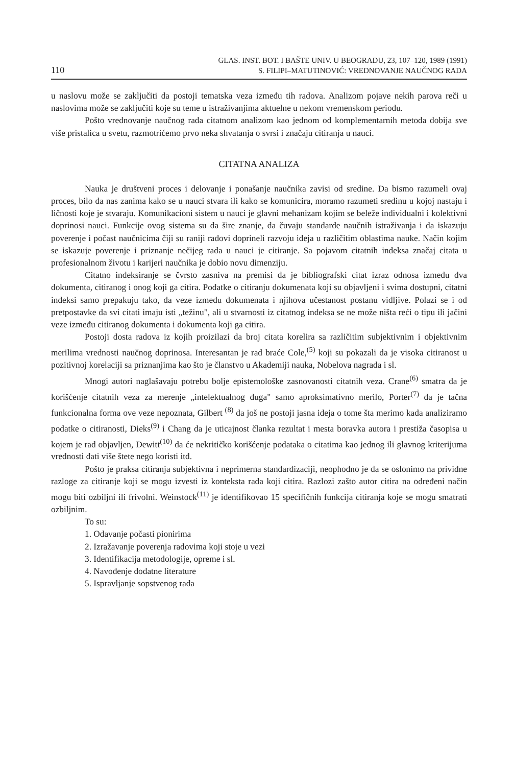110
GLAS. INST. BOT. I BAŠTE UNIV. U BEOGRADU, 23, 107–120, 1989 (1991)
S. FILIPI–MATUTINOVIĆ: VREDNOVANJE NAUČNOG RADA
u naslovu može se zaključiti da postoji tematska veza između tih radova. Analizom pojave nekih parova reči u naslovima može se zaključiti koje su teme u istraživanjima aktuelne u nekom vremenskom periodu.
Pošto vrednovanje naučnog rada citatnom analizom kao jednom od komplementarnih metoda dobija sve više pristalica u svetu, razmotrićemo prvo neka shvatanja o svrsi i značaju citiranja u nauci.
CITATNA ANALIZA
Nauka je društveni proces i delovanje i ponašanje naučnika zavisi od sredine. Da bismo razumeli ovaj proces, bilo da nas zanima kako se u nauci stvara ili kako se komunicira, moramo razumeti sredinu u kojoj nastaju i ličnosti koje je stvaraju. Komunikacioni sistem u nauci je glavni mehanizam kojim se beleže individualni i kolektivni doprinosi nauci. Funkcije ovog sistema su da šire znanje, da čuvaju standarde naučnih istraživanja i da iskazuju poverenje i počast naučnicima čiji su raniji radovi doprineli razvoju ideja u različitim oblastima nauke. Način kojim se iskazuje poverenje i priznanje nečijeg rada u nauci je citiranje. Sa pojavom citatnih indeksa značaj citata u profesionalnom životu i karijeri naučnika je dobio novu dimenziju.
Citatno indeksiranje se čvrsto zasniva na premisi da je bibliografski citat izraz odnosa između dva dokumenta, citiranog i onog koji ga citira. Podatke o citiranju dokumenata koji su objavljeni i svima dostupni, citatni indeksi samo prepakuju tako, da veze između dokumenata i njihova učestanost postanu vidljive. Polazi se i od pretpostavke da svi citati imaju isti „težinu", ali u stvarnosti iz citatnog indeksa se ne može ništa reći o tipu ili jačini veze između citiranog dokumenta i dokumenta koji ga citira.
Postoji dosta radova iz kojih proizilazi da broj citata korelira sa različitim subjektivnim i objektivnim merilima vrednosti naučnog doprinosa. Interesantan je rad braće Cole,<sup>(5)</sup> koji su pokazali da je visoka citiranost u pozitivnoj korelaciji sa priznanjima kao što je članstvo u Akademiji nauka, Nobelova nagrada i sl.
Mnogi autori naglašavaju potrebu bolje epistemološke zasnovanosti citatnih veza. Crane<sup>(6)</sup> smatra da je korišćenje citatnih veza za merenje „intelektualnog duga" samo aproksimativno merilo, Porter<sup>(7)</sup> da je tačna funkcionalna forma ove veze nepoznata, Gilbert <sup>(8)</sup> da još ne postoji jasna ideja o tome šta merimo kada analiziramo podatke o citiranosti, Dieks<sup>(9)</sup> i Chang da je uticajnost članka rezultat i mesta boravka autora i prestiža časopisa u kojem je rad objavljen, Dewitt<sup>(10)</sup> da će nekritičko korišćenje podataka o citatima kao jednog ili glavnog kriterijuma vrednosti dati više štete nego koristi itd.
Pošto je praksa citiranja subjektivna i neprimerna standardizaciji, neophodno je da se oslonimo na prividne razloge za citiranje koji se mogu izvesti iz konteksta rada koji citira. Razlozi zašto autor citira na određeni način mogu biti ozbiljni ili frivolni. Weinstock<sup>(11)</sup> je identifikovao 15 specifičnih funkcija citiranja koje se mogu smatrati ozbiljnim.
To su:
1. Odavanje počasti pionirima
2. Izražavanje poverenja radovima koji stoje u vezi
3. Identifikacija metodologije, opreme i sl.
4. Navođenje dodatne literature
5. Ispravljanje sopstvenog rada